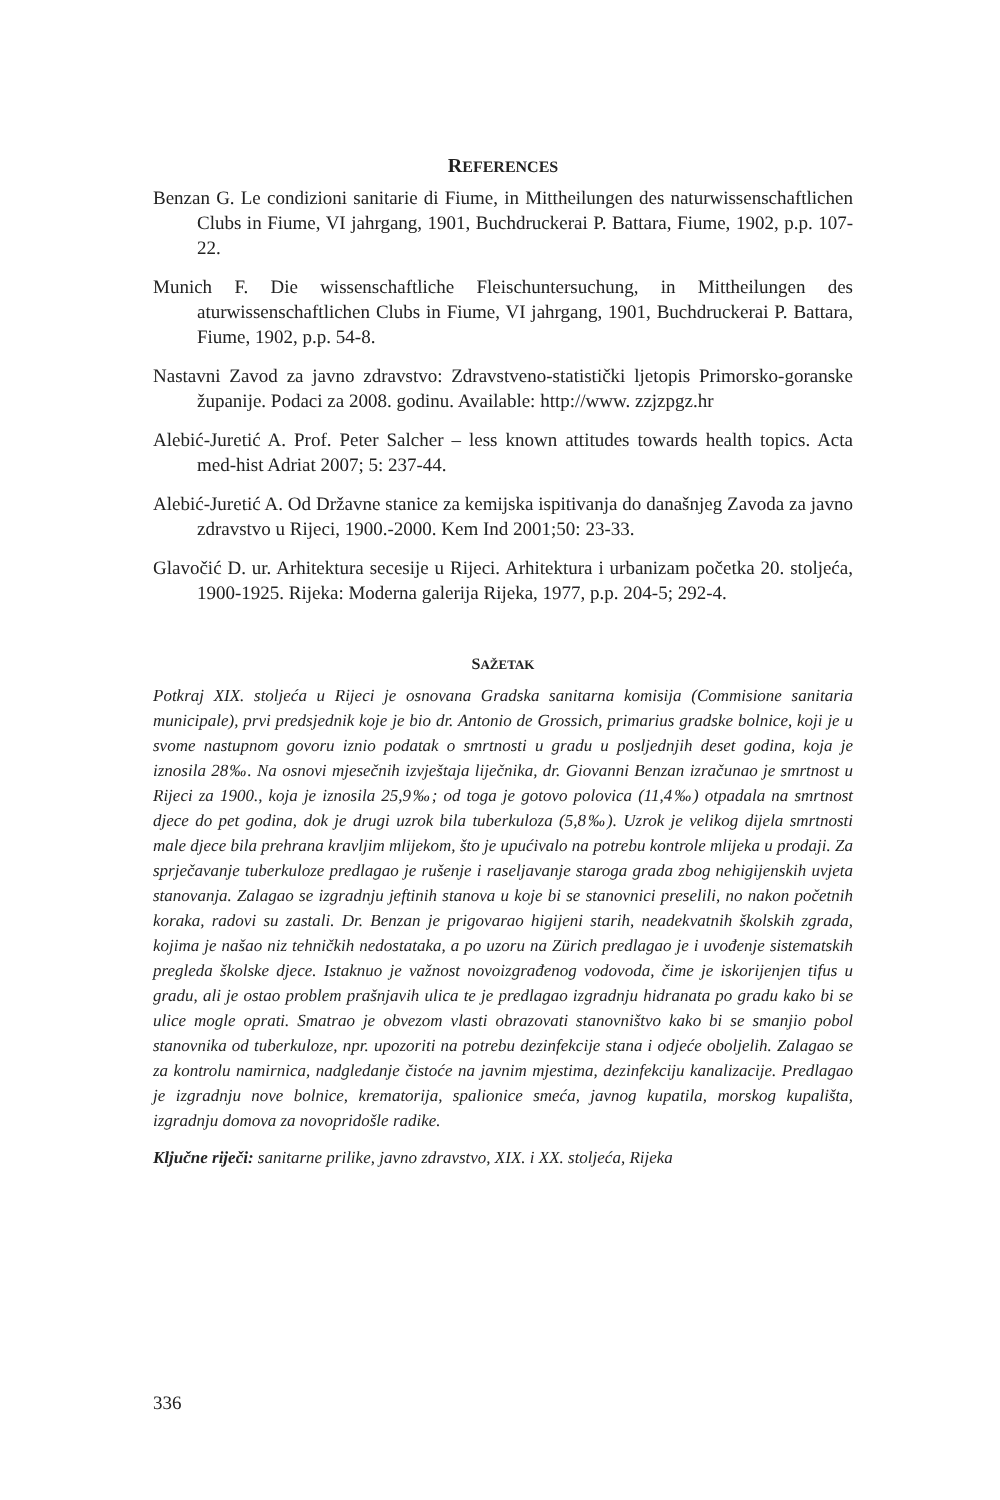REFERENCES
Benzan G. Le condizioni sanitarie di Fiume, in Mittheilungen des naturwissenschaftlichen Clubs in Fiume, VI jahrgang, 1901, Buchdruckerai P. Battara, Fiume, 1902, p.p. 107-22.
Munich F. Die wissenschaftliche Fleischuntersuchung, in Mittheilungen des aturwissenschaftlichen Clubs in Fiume, VI jahrgang, 1901, Buchdruckerai P. Battara, Fiume, 1902, p.p. 54-8.
Nastavni Zavod za javno zdravstvo: Zdravstveno-statistički ljetopis Primorsko-goranske županije. Podaci za 2008. godinu. Available: http://www. zzjzpgz.hr
Alebić-Juretić A. Prof. Peter Salcher – less known attitudes towards health topics. Acta med-hist Adriat 2007; 5: 237-44.
Alebić-Juretić A. Od Državne stanice za kemijska ispitivanja do današnjeg Zavoda za javno zdravstvo u Rijeci, 1900.-2000. Kem Ind 2001;50: 23-33.
Glavočić D. ur. Arhitektura secesije u Rijeci. Arhitektura i urbanizam početka 20. stoljeća, 1900-1925. Rijeka: Moderna galerija Rijeka, 1977, p.p. 204-5; 292-4.
SAŽETAK
Potkraj XIX. stoljeća u Rijeci je osnovana Gradska sanitarna komisija (Commisione sanitaria municipale), prvi predsjednik koje je bio dr. Antonio de Grossich, primarius gradske bolnice, koji je u svome nastupnom govoru iznio podatak o smrtnosti u gradu u posljednjih deset godina, koja je iznosila 28‰. Na osnovi mjesečnih izvještaja liječnika, dr. Giovanni Benzan izračunao je smrtnost u Rijeci za 1900., koja je iznosila 25,9‰; od toga je gotovo polovica (11,4‰) otpadala na smrtnost djece do pet godina, dok je drugi uzrok bila tuberkuloza (5,8‰). Uzrok je velikog dijela smrtnosti male djece bila prehrana kravljim mlijekom, što je upućivalo na potrebu kontrole mlijeka u prodaji. Za sprječavanje tuberkuloze predlagao je rušenje i raseljavanje staroga grada zbog nehigijenskih uvjeta stanovanja. Zalagao se izgradnju jeftinih stanova u koje bi se stanovnici preselili, no nakon početnih koraka, radovi su zastali. Dr. Benzan je prigovarao higijeni starih, neadekvatnih školskih zgrada, kojima je našao niz tehničkih nedostataka, a po uzoru na Zürich predlagao je i uvođenje sistematskih pregleda školske djece. Istaknuo je važnost novoizgrađenog vodovoda, čime je iskorijenjen tifus u gradu, ali je ostao problem prašnjavih ulica te je predlagao izgradnju hidranata po gradu kako bi se ulice mogle oprati. Smatrao je obvezom vlasti obrazovati stanovništvo kako bi se smanjio pobol stanovnika od tuberkuloze, npr. upozoriti na potrebu dezinfekcije stana i odjeće oboljelih. Zalagao se za kontrolu namirnica, nadgledanje čistoće na javnim mjestima, dezinfekciju kanalizacije. Predlagao je izgradnju nove bolnice, krematorija, spalionice smeća, javnog kupatila, morskog kupališta, izgradnju domova za novopridošle radike.
Ključne riječi: sanitarne prilike, javno zdravstvo, XIX. i XX. stoljeća, Rijeka
336